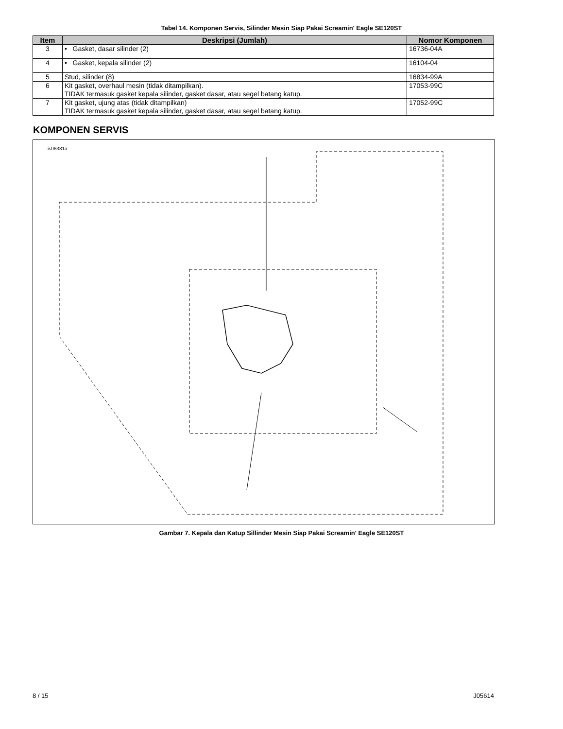Tabel 14. Komponen Servis, Silinder Mesin Siap Pakai Screamin' Eagle SE120ST
| Item | Deskripsi (Jumlah) | Nomor Komponen |
| --- | --- | --- |
| 3 | • Gasket, dasar silinder (2) | 16736-04A |
| 4 | • Gasket, kepala silinder (2) | 16104-04 |
| 5 | Stud, silinder (8) | 16834-99A |
| 6 | Kit gasket, overhaul mesin (tidak ditampilkan). TIDAK termasuk gasket kepala silinder, gasket dasar, atau segel batang katup. | 17053-99C |
| 7 | Kit gasket, ujung atas (tidak ditampilkan) TIDAK termasuk gasket kepala silinder, gasket dasar, atau segel batang katup. | 17052-99C |
KOMPONEN SERVIS
is06381a
Gambar 7. Kepala dan Katup Sillinder Mesin Siap Pakai Screamin' Eagle SE120ST
8 / 15 J05614